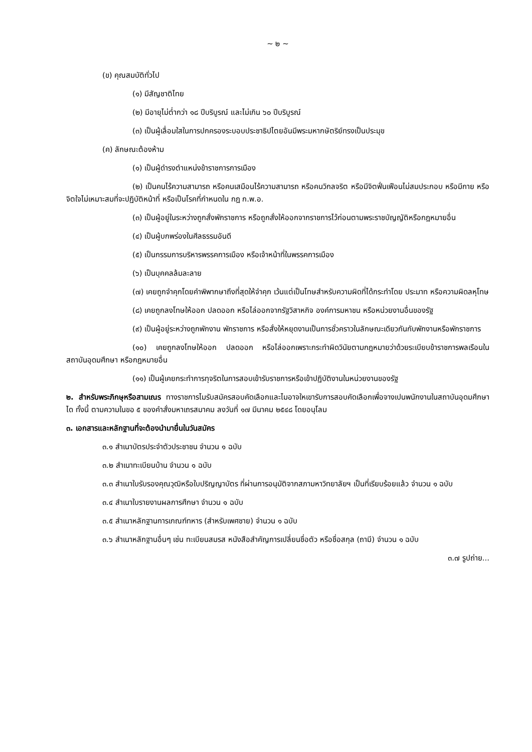~ ๒ ~
(ข) คุณสมบัติทั่วไป
(๑) มีสัญชาติไทย
(๒) มีอายุไม่ต่ำกว่า ๑๘ ปีบริบูรณ์ และไม่เกิน ๖๐ ปีบริบูรณ์
(๓) เป็นผู้เลื่อมใสในการปกครองระบอบประชาธิปไตยอันมีพระมหากษัตริย์ทรงเป็นประมุข
(ค) ลักษณะต้องห้าม
(๑) เป็นผู้ดำรงตำแหน่งข้าราชการการเมือง
(๒) เป็นคนไร้ความสามารถ หรือคนเสมือนไร้ความสามารถ หรือคนวิกลจริต หรือมีจิตฟั่นเฟือนไม่สมประกอบ หรือมีกาย หรือจิตใจไม่เหมาะสมที่จะปฏิบัติหน้าที่ หรือเป็นโรคที่กำหนดใน กฎ ก.พ.อ.
(๓) เป็นผู้อยู่ในระหว่างถูกสั่งพักราชการ หรือถูกสั่งให้ออกจากราชการไว้ก่อนตามพระราชบัญญัติหรือกฎหมายอื่น
(๔) เป็นผู้บกพร่องในศีลธรรมอันดี
(๕) เป็นกรรมการบริหารพรรคการเมือง หรือเจ้าหน้าที่ในพรรคการเมือง
(๖) เป็นบุคคลล้มละลาย
(๗) เคยถูกจำคุกโดยคำพิพากษาถึงที่สุดให้จำคุก เว้นแต่เป็นโทษสำหรับความผิดที่ได้กระทำโดย ประมาท หรือความผิดลหุโทษ
(๘) เคยถูกลงโทษให้ออก ปลดออก หรือไล่ออกจากรัฐวิสาหกิจ องค์การมหาชน หรือหน่วยงานอื่นของรัฐ
(๙) เป็นผู้อยู่ระหว่างถูกพักงาน พักราชการ หรือสั่งให้หยุดงานเป็นการชั่วคราวในลักษณะเดียวกันกับพักงานหรือพักราชการ
(๑๐) เคยถูกลงโทษให้ออก ปลดออก หรือไล่ออกเพราะกระทำผิดวินัยตามกฎหมายว่าด้วยระเบียบข้าราชการพลเรือนในสถาบันอุดมศึกษา หรือกฎหมายอื่น
(๑๑) เป็นผู้เคยกระทำการทุจริตในการสอบเข้ารับราชการหรือเข้าปฏิบัติงานในหน่วยงานของรัฐ
๒. สำหรับพระภิกษุหรือสามเณร ทางราชการไมรับสมัครสอบคัดเลือกและไมอาจใหเขารับการสอบคัดเลือกเพื่อจางเปนพนักงานในสถาบันอุดมศึกษาได ทั้งนี้ ตามความในขอ ๕ ของคำสั่งมหาเถรสมาคม ลงวันที่ ๑๗ มีนาคม ๒๕๔๘ โดยอนุโลม
๓. เอกสารและหลักฐานที่จะต้องนำมายื่นในวันสมัคร
๓.๑ สำเนาบัตรประจำตัวประชาชน จำนวน ๑ ฉบับ
๓.๒ สำเนาทะเบียนบ้าน จำนวน ๑ ฉบับ
๓.๓ สำเนาใบรับรองคุณวุฒิหรือใบปริญญาบัตร ที่ผ่านการอนุมัติจากสภามหาวิทยาลัยฯ เป็นที่เรียบร้อยแล้ว จำนวน ๑ ฉบับ
๓.๔ สำเนาใบรายงานผลการศึกษา จำนวน ๑ ฉบับ
๓.๕ สำเนาหลักฐานการเกณฑ์ทหาร (สำหรับเพศชาย) จำนวน ๑ ฉบับ
๓.๖ สำเนาหลักฐานอื่นๆ เช่น ทะเบียนสมรส หนังสือสำคัญการเปลี่ยนชื่อตัว หรือชื่อสกุล (ถามี) จำนวน ๑ ฉบับ
๓.๗ รูปถ่าย...